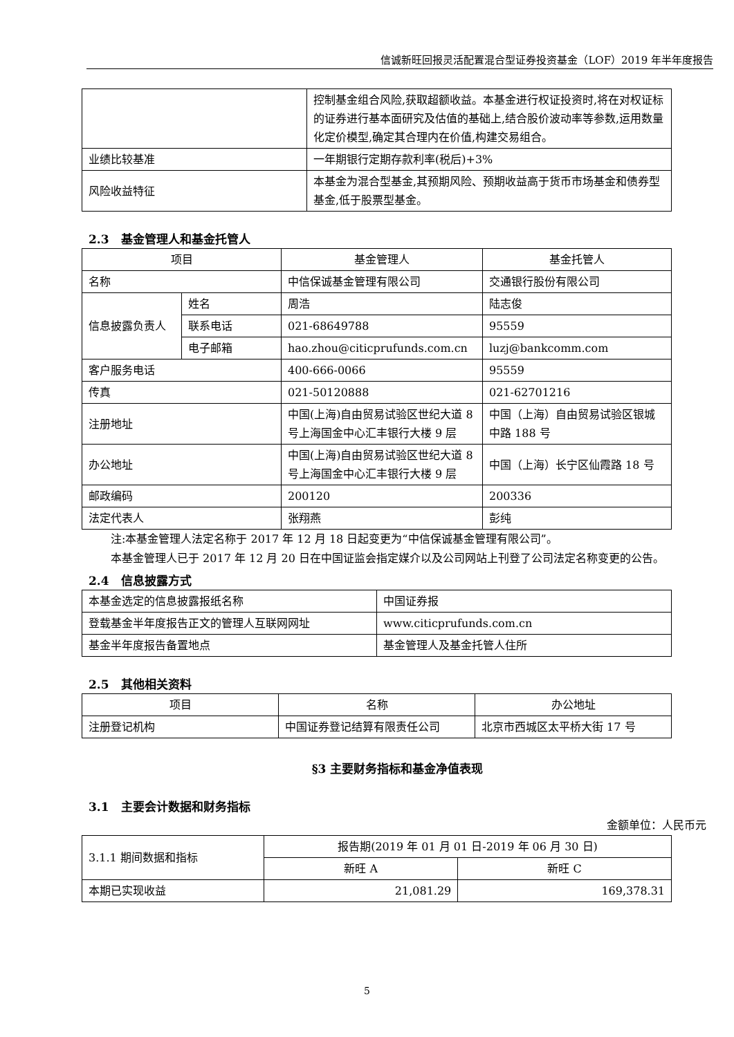信诚新旺回报灵活配置混合型证券投资基金（LOF）2019 年半年度报告
| | 控制基金组合风险,获取超额收益。本基金进行权证投资时,将在对权证标的证券进行基本面研究及估值的基础上,结合股价波动率等参数,运用数量化定价模型,确定其合理内在价值,构建交易组合。 |
| 业绩比较基准 | 一年期银行定期存款利率(税后)+3% |
| 风险收益特征 | 本基金为混合型基金,其预期风险、预期收益高于货币市场基金和债券型基金,低于股票型基金。 |
2.3　基金管理人和基金托管人
| 项目 | | 基金管理人 | 基金托管人 |
| --- | --- | --- | --- |
| 名称 | | 中信保诚基金管理有限公司 | 交通银行股份有限公司 |
| 信息披露负责人 | 姓名 | 周浩 | 陆志俊 |
| | 联系电话 | 021-68649788 | 95559 |
| | 电子邮箱 | hao.zhou@citicprufunds.com.cn | luzj@bankcomm.com |
| 客户服务电话 | | 400-666-0066 | 95559 |
| 传真 | | 021-50120888 | 021-62701216 |
| 注册地址 | | 中国(上海)自由贸易试验区世纪大道 8 号上海国金中心汇丰银行大楼 9 层 | 中国（上海）自由贸易试验区银城中路 188 号 |
| 办公地址 | | 中国(上海)自由贸易试验区世纪大道 8 号上海国金中心汇丰银行大楼 9 层 | 中国（上海）长宁区仙霞路 18 号 |
| 邮政编码 | | 200120 | 200336 |
| 法定代表人 | | 张翔燕 | 彭纯 |
注:本基金管理人法定名称于 2017 年 12 月 18 日起变更为“中信保诚基金管理有限公司”。
本基金管理人已于 2017 年 12 月 20 日在中国证监会指定媒介以及公司网站上刊登了公司法定名称变更的公告。
2.4　信息披露方式
| 本基金选定的信息披露报纸名称 | 中国证券报 |
| 登载基金半年度报告正文的管理人互联网网址 | www.citicprufunds.com.cn |
| 基金半年度报告备置地点 | 基金管理人及基金托管人住所 |
2.5　其他相关资料
| 项目 | 名称 | 办公地址 |
| --- | --- | --- |
| 注册登记机构 | 中国证券登记结算有限责任公司 | 北京市西城区太平桥大街 17 号 |
§3 主要财务指标和基金净值表现
3.1　主要会计数据和财务指标
金额单位：人民币元
| 3.1.1 期间数据和指标 | 报告期(2019 年 01 月 01 日-2019 年 06 月 30 日) | |
| | 新旺 A | 新旺 C |
| 本期已实现收益 | 21,081.29 | 169,378.31 |
5